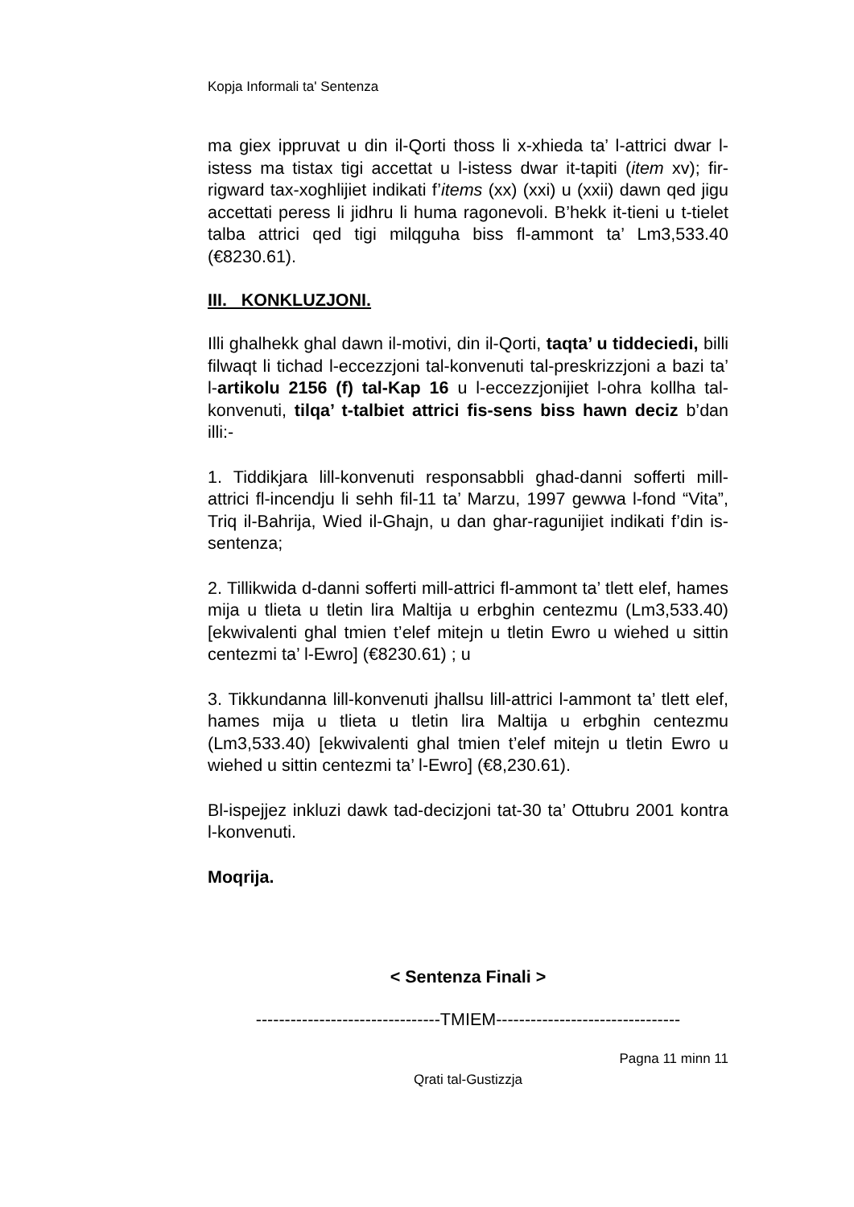Kopja Informali ta' Sentenza
ma giex ippruvat u din il-Qorti thoss li x-xhieda ta’ l-attrici dwar l-istess ma tistax tigi accettat u l-istess dwar it-tapiti (item xv); fir-rigward tax-xoghlijiet indikati f’items (xx) (xxi) u (xxii) dawn qed jigu accettati peress li jidhru li huma ragonevoli. B’hekk it-tieni u t-tielet talba attrici qed tigi milqguha biss fl-ammont ta’ Lm3,533.40 (€8230.61).
III. KONKLUZJONI.
Illi ghalhekk ghal dawn il-motivi, din il-Qorti, taqta’ u tiddeciedi, billi filwaqt li tichad l-eccezzjoni tal-konvenuti tal-preskrizzjoni a bazi ta’ l-artikolu 2156 (f) tal-Kap 16 u l-eccezzjonijiet l-ohra kollha tal-konvenuti, tilqa’ t-talbiet attrici fis-sens biss hawn deciz b’dan illi:-
1. Tiddikjara lill-konvenuti responsabbli ghad-danni sofferti mill-attrici fl-incendju li sehh fil-11 ta’ Marzu, 1997 gewwa l-fond “Vita”, Triq il-Bahrija, Wied il-Ghajn, u dan ghar-ragunijiet indikati f’din is-sentenza;
2. Tillikwida d-danni sofferti mill-attrici fl-ammont ta’ tlett elef, hames mija u tlieta u tletin lira Maltija u erbghin centezmu (Lm3,533.40) [ekwivalenti ghal tmien t’elef mitejn u tletin Ewro u wiehed u sittin centezmi ta’ l-Ewro] (€8230.61) ; u
3. Tikkundanna lill-konvenuti jhallsu lill-attrici l-ammont ta’ tlett elef, hames mija u tlieta u tletin lira Maltija u erbghin centezmu (Lm3,533.40) [ekwivalenti ghal tmien t’elef mitejn u tletin Ewro u wiehed u sittin centezmi ta’ l-Ewro] (€8,230.61).
Bl-ispejjez inkluzi dawk tad-decizjoni tat-30 ta’ Ottubru 2001 kontra l-konvenuti.
Moqrija.
< Sentenza Finali >
--------------------------------TMIEM--------------------------------
Pagna 11 minn 11
Qrati tal-Gustizzja